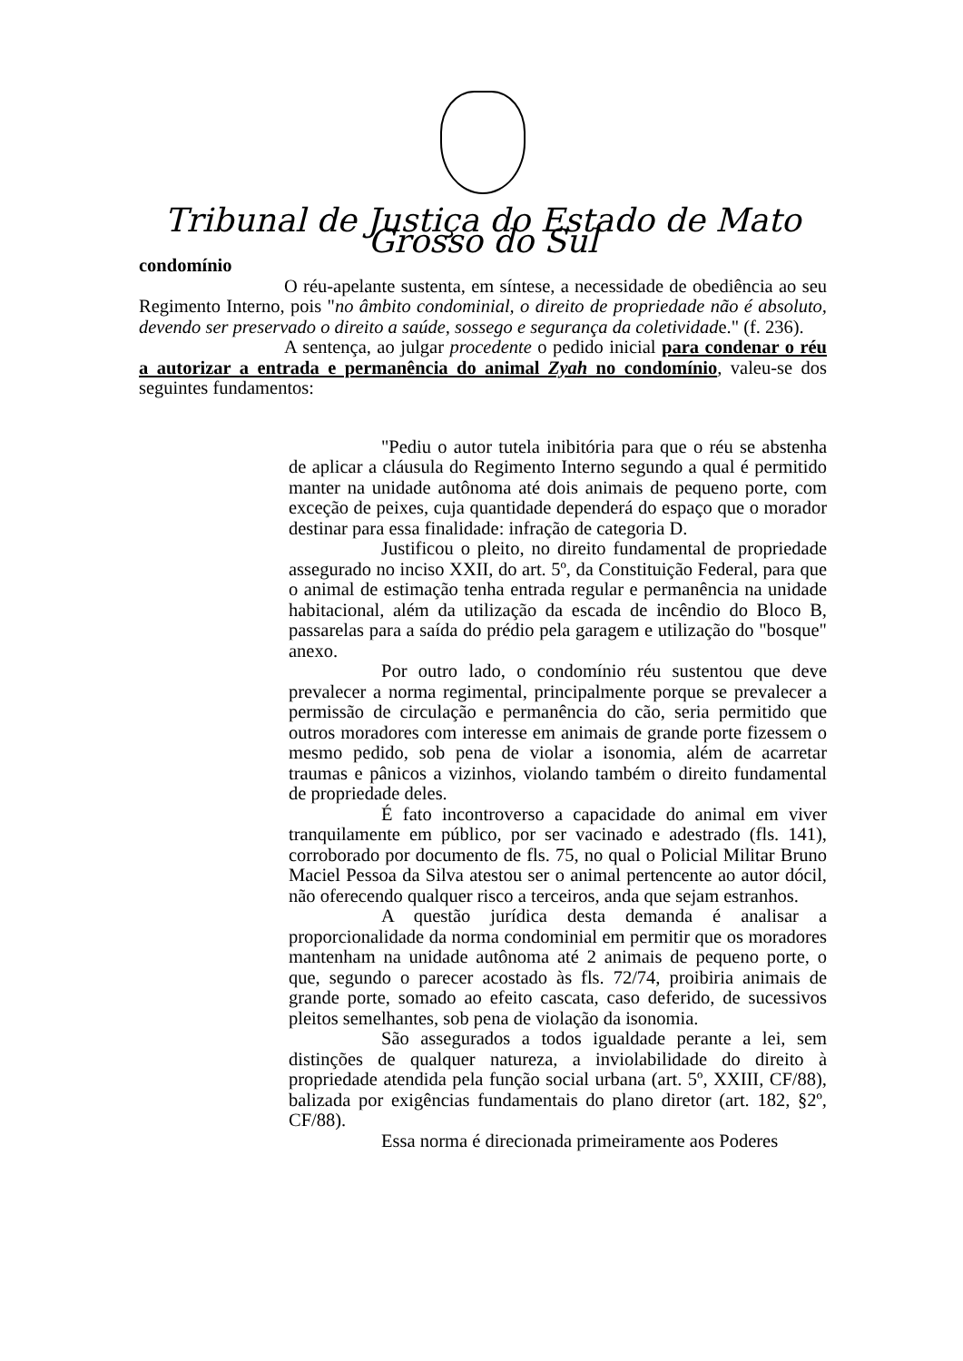Tribunal de Justiça do Estado de Mato Grosso do Sul
condomínio
O réu-apelante sustenta, em síntese, a necessidade de obediência ao seu Regimento Interno, pois "no âmbito condominial, o direito de propriedade não é absoluto, devendo ser preservado o direito a saúde, sossego e segurança da coletividade." (f. 236).
A sentença, ao julgar procedente o pedido inicial para condenar o réu a autorizar a entrada e permanência do animal Zyah no condomínio, valeu-se dos seguintes fundamentos:
"Pediu o autor tutela inibitória para que o réu se abstenha de aplicar a cláusula do Regimento Interno segundo a qual é permitido manter na unidade autônoma até dois animais de pequeno porte, com exceção de peixes, cuja quantidade dependerá do espaço que o morador destinar para essa finalidade: infração de categoria D.
Justificou o pleito, no direito fundamental de propriedade assegurado no inciso XXII, do art. 5º, da Constituição Federal, para que o animal de estimação tenha entrada regular e permanência na unidade habitacional, além da utilização da escada de incêndio do Bloco B, passarelas para a saída do prédio pela garagem e utilização do "bosque" anexo.
Por outro lado, o condomínio réu sustentou que deve prevalecer a norma regimental, principalmente porque se prevalecer a permissão de circulação e permanência do cão, seria permitido que outros moradores com interesse em animais de grande porte fizessem o mesmo pedido, sob pena de violar a isonomia, além de acarretar traumas e pânicos a vizinhos, violando também o direito fundamental de propriedade deles.
É fato incontroverso a capacidade do animal em viver tranquilamente em público, por ser vacinado e adestrado (fls. 141), corroborado por documento de fls. 75, no qual o Policial Militar Bruno Maciel Pessoa da Silva atestou ser o animal pertencente ao autor dócil, não oferecendo qualquer risco a terceiros, anda que sejam estranhos.
A questão jurídica desta demanda é analisar a proporcionalidade da norma condominial em permitir que os moradores mantenham na unidade autônoma até 2 animais de pequeno porte, o que, segundo o parecer acostado às fls. 72/74, proibiria animais de grande porte, somado ao efeito cascata, caso deferido, de sucessivos pleitos semelhantes, sob pena de violação da isonomia.
São assegurados a todos igualdade perante a lei, sem distinções de qualquer natureza, a inviolabilidade do direito à propriedade atendida pela função social urbana (art. 5º, XXIII, CF/88), balizada por exigências fundamentais do plano diretor (art. 182, §2º, CF/88).
Essa norma é direcionada primeiramente aos Poderes